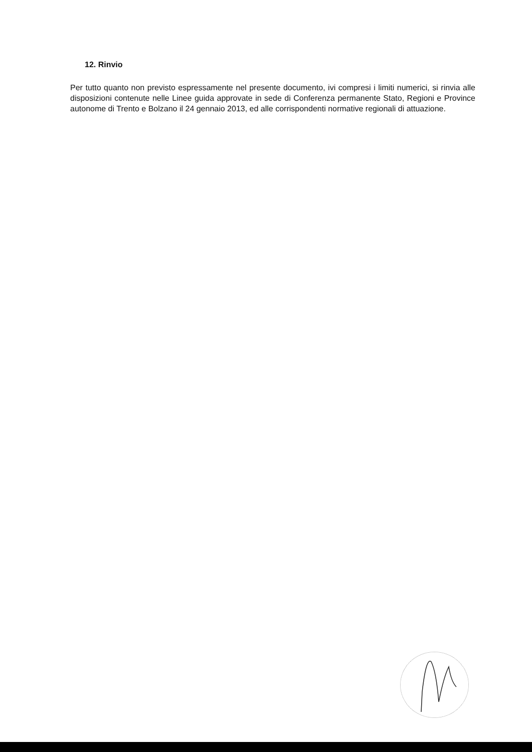12. Rinvio
Per tutto quanto non previsto espressamente nel presente documento, ivi compresi i limiti numerici, si rinvia alle disposizioni contenute nelle Linee guida approvate in sede di Conferenza permanente Stato, Regioni e Province autonome di Trento e Bolzano il 24 gennaio 2013, ed alle corrispondenti normative regionali di attuazione.